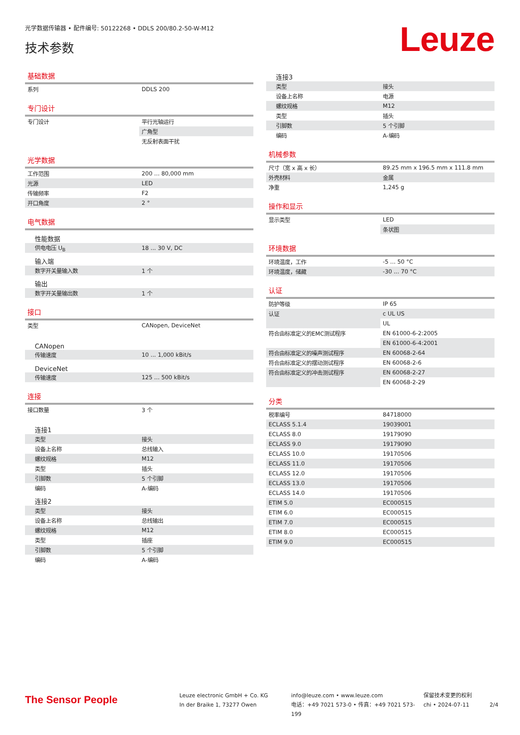光学数据传输器 • 配件编号: 50122268 • DDLS 200/80.2-50-W-M12
技术参数 Leuze
基础数据
| 系列 | DDLS 200 |
专门设计
| 专门设计 | 平行光轴运行 |
| | 广角型 |
| | 无反射表面干扰 |
光学数据
| 工作范围 | 200 ... 80,000 mm |
| 光源 | LED |
| 传输频率 | F2 |
| 开口角度 | 2 ° |
电气数据
| 性能数据 | |
| 供电电压 U<sub>B</sub> | 18 ... 30 V, DC |
| 输入端 | |
| 数字开关量输入数 | 1 个 |
| 输出 | |
| 数字开关量输出数 | 1 个 |
接口
| 类型 | CANopen, DeviceNet |
| CANopen | |
| 传输速度 | 10 ... 1,000 kBit/s |
| DeviceNet | |
| 传输速度 | 125 ... 500 kBit/s |
连接
| 接口数量 | 3 个 |
| 连接1 | |
| 类型 | 接头 |
| 设备上名称 | 总线输入 |
| 螺纹规格 | M12 |
| 类型 | 插头 |
| 引脚数 | 5 个引脚 |
| 编码 | A-编码 |
| 连接2 | |
| 类型 | 接头 |
| 设备上名称 | 总线输出 |
| 螺纹规格 | M12 |
| 类型 | 插座 |
| 引脚数 | 5 个引脚 |
| 编码 | A-编码 |
| 连接3 | |
| 类型 | 接头 |
| 设备上名称 | 电源 |
| 螺纹规格 | M12 |
| 类型 | 插头 |
| 引脚数 | 5 个引脚 |
| 编码 | A-编码 |
机械参数
| 尺寸（宽 x 高 x 长） | 89.25 mm x 196.5 mm x 111.8 mm |
| 外壳材料 | 金属 |
| 净重 | 1,245 g |
操作和显示
| 显示类型 | LED |
| | 条状图 |
环境数据
| 环境温度，工作 | -5 ... 50 °C |
| 环境温度，储藏 | -30 ... 70 °C |
认证
| 防护等级 | IP 65 |
| 认证 | c UL US |
| | UL |
| 符合由标准定义的EMC测试程序 | EN 61000-6-2:2005 |
| | EN 61000-6-4:2001 |
| 符合由标准定义的噪声测试程序 | EN 60068-2-64 |
| 符合由标准定义的摆动测试程序 | EN 60068-2-6 |
| 符合由标准定义的冲击测试程序 | EN 60068-2-27 |
| | EN 60068-2-29 |
分类
| 税率编号 | 84718000 |
| ECLASS 5.1.4 | 19039001 |
| ECLASS 8.0 | 19179090 |
| ECLASS 9.0 | 19179090 |
| ECLASS 10.0 | 19170506 |
| ECLASS 11.0 | 19170506 |
| ECLASS 12.0 | 19170506 |
| ECLASS 13.0 | 19170506 |
| ECLASS 14.0 | 19170506 |
| ETIM 5.0 | EC000515 |
| ETIM 6.0 | EC000515 |
| ETIM 7.0 | EC000515 |
| ETIM 8.0 | EC000515 |
| ETIM 9.0 | EC000515 |
The Sensor People
Leuze electronic GmbH + Co. KG
In der Braike 1, 73277 Owen
info@leuze.com • www.leuze.com
电话：+49 7021 573-0 • 传真：+49 7021 573-199
保留技术变更的权利
chi • 2024-07-11
2/4